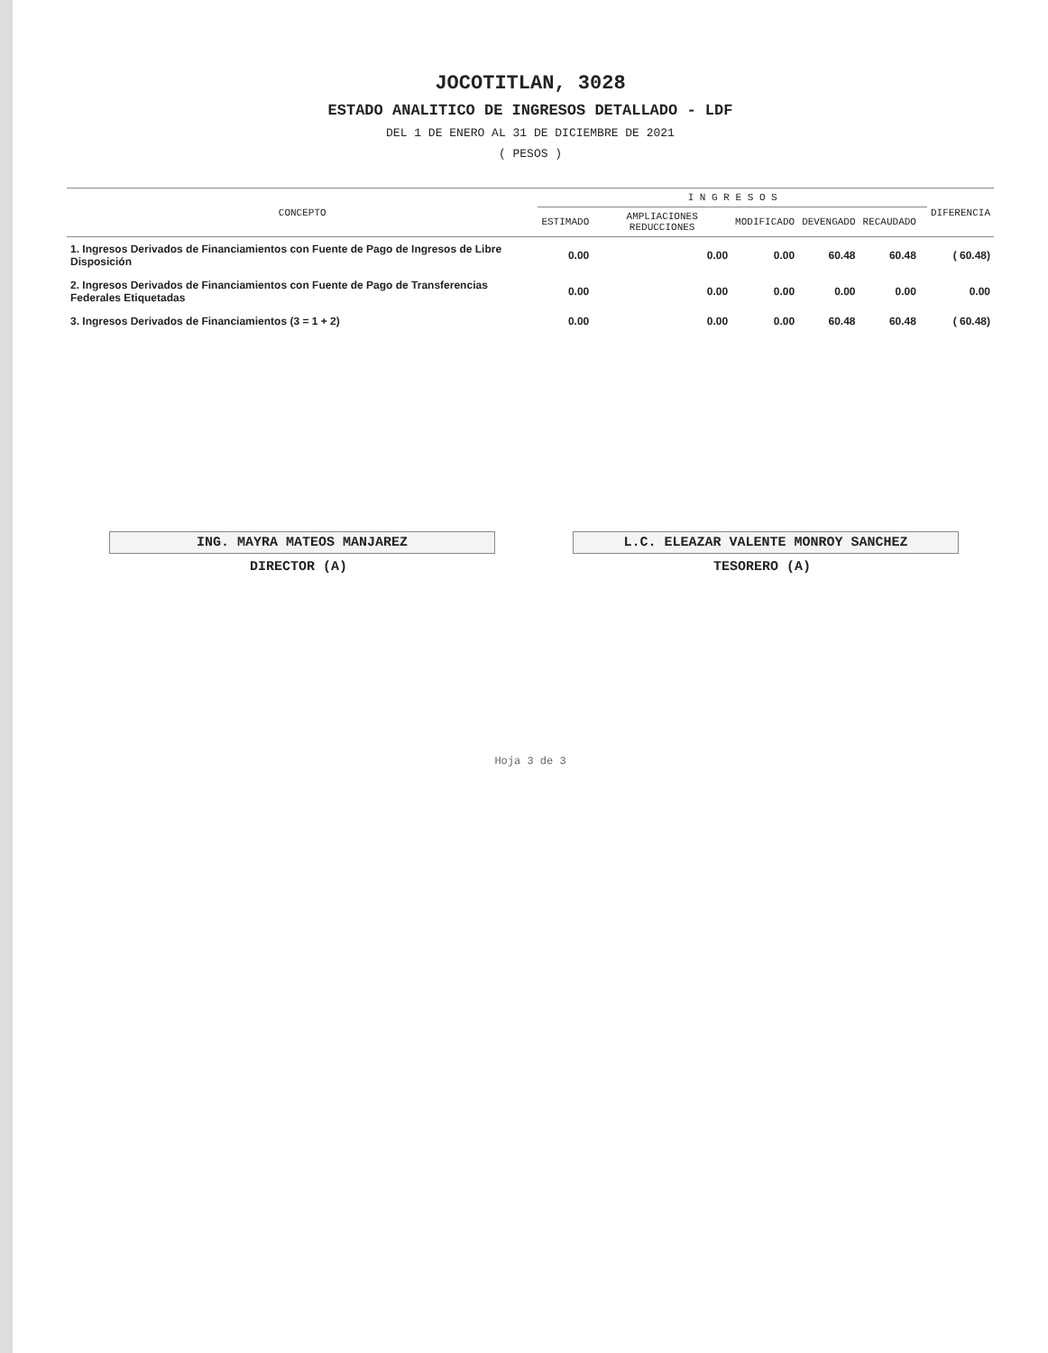JOCOTITLAN, 3028
ESTADO ANALITICO DE INGRESOS DETALLADO - LDF
DEL 1 DE ENERO AL 31 DE DICIEMBRE DE 2021
( PESOS )
| CONCEPTO | I N G R E S O S | | | | | | DIFERENCIA |
| --- | --- | --- | --- | --- | --- | --- | --- |
| | ESTIMADO | AMPLIACIONES REDUCCIONES | MODIFICADO | DEVENGADO | RECAUDADO | | |
| 1. Ingresos Derivados de Financiamientos con Fuente de Pago de Ingresos de Libre Disposición | 0.00 | 0.00 | 0.00 | 60.48 | 60.48 | | ( 60.48) |
| 2. Ingresos Derivados de Financiamientos con Fuente de Pago de Transferencias Federales Etiquetadas | 0.00 | 0.00 | 0.00 | 0.00 | 0.00 | | 0.00 |
| 3. Ingresos Derivados de Financiamientos (3 = 1 + 2) | 0.00 | 0.00 | 0.00 | 60.48 | 60.48 | | ( 60.48) |
ING. MAYRA MATEOS MANJAREZ
DIRECTOR (A)
L.C. ELEAZAR VALENTE MONROY SANCHEZ
TESORERO (A)
Hoja 3 de 3